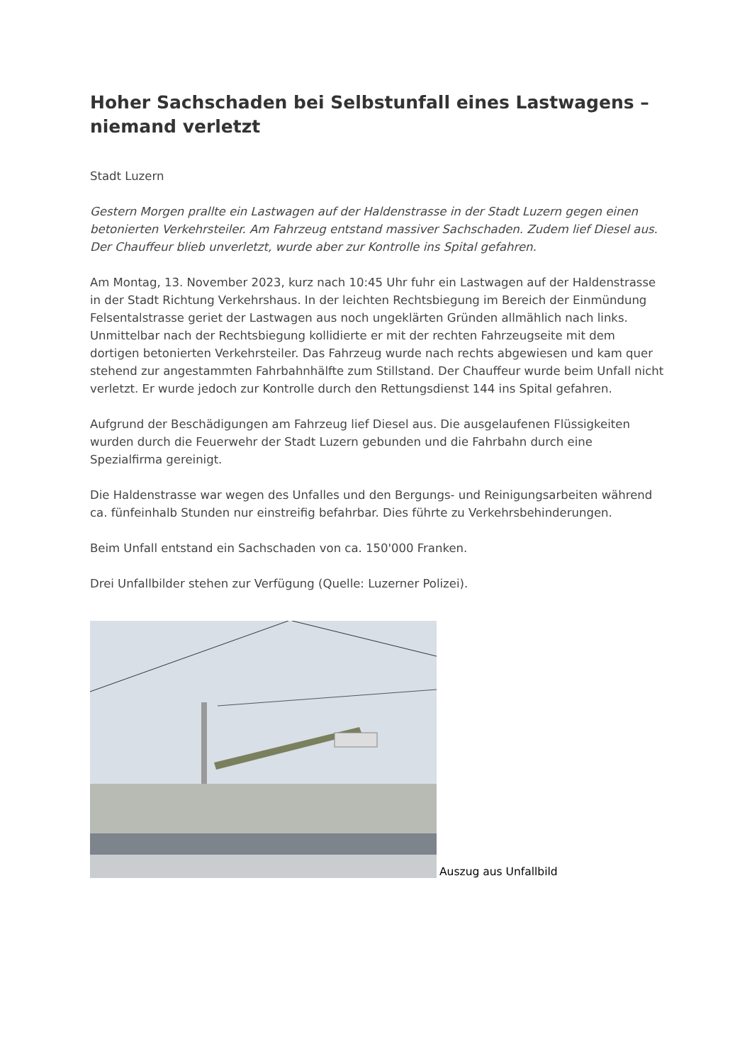Hoher Sachschaden bei Selbstunfall eines Lastwagens – niemand verletzt
Stadt Luzern
Gestern Morgen prallte ein Lastwagen auf der Haldenstrasse in der Stadt Luzern gegen einen betonierten Verkehrsteiler. Am Fahrzeug entstand massiver Sachschaden. Zudem lief Diesel aus. Der Chauffeur blieb unverletzt, wurde aber zur Kontrolle ins Spital gefahren.
Am Montag, 13. November 2023, kurz nach 10:45 Uhr fuhr ein Lastwagen auf der Haldenstrasse in der Stadt Richtung Verkehrshaus. In der leichten Rechtsbiegung im Bereich der Einmündung Felsentalstrasse geriet der Lastwagen aus noch ungeklärten Gründen allmählich nach links. Unmittelbar nach der Rechtsbiegung kollidierte er mit der rechten Fahrzeugseite mit dem dortigen betonierten Verkehrsteiler. Das Fahrzeug wurde nach rechts abgewiesen und kam quer stehend zur angestammten Fahrbahnhälfte zum Stillstand. Der Chauffeur wurde beim Unfall nicht verletzt. Er wurde jedoch zur Kontrolle durch den Rettungsdienst 144 ins Spital gefahren.
Aufgrund der Beschädigungen am Fahrzeug lief Diesel aus. Die ausgelaufenen Flüssigkeiten wurden durch die Feuerwehr der Stadt Luzern gebunden und die Fahrbahn durch eine Spezialfirma gereinigt.
Die Haldenstrasse war wegen des Unfalles und den Bergungs- und Reinigungsarbeiten während ca. fünfeinhalb Stunden nur einstreifig befahrbar. Dies führte zu Verkehrsbehinderungen.
Beim Unfall entstand ein Sachschaden von ca. 150'000 Franken.
Drei Unfallbilder stehen zur Verfügung (Quelle: Luzerner Polizei).
Auszug aus Unfallbild